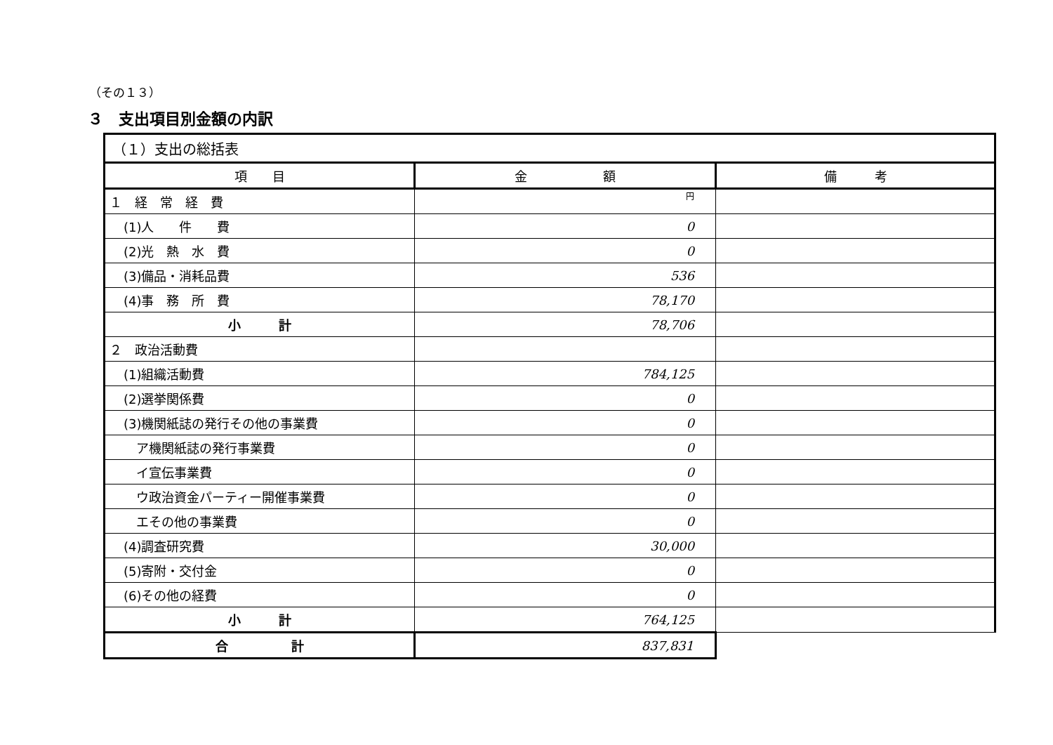（その１３）
３　支出項目別金額の内訳
| （１）支出の総括表 | | |
| 項 目 | 金 額 | 備 考 |
| １ 経 常 経 費 | 円 | |
| (1)人 件 費 | 0 | |
| (2)光 熱 水 費 | 0 | |
| (3)備品・消耗品費 | 536 | |
| (4)事 務 所 費 | 78,170 | |
| 小 計 | 78,706 | |
| ２ 政治活動費 | | |
| (1)組織活動費 | 784,125 | |
| (2)選挙関係費 | 0 | |
| (3)機関紙誌の発行その他の事業費 | 0 | |
| ア機関紙誌の発行事業費 | 0 | |
| イ宣伝事業費 | 0 | |
| ウ政治資金パーティー開催事業費 | 0 | |
| エその他の事業費 | 0 | |
| (4)調査研究費 | 30,000 | |
| (5)寄附・交付金 | 0 | |
| (6)その他の経費 | 0 | |
| 小 計 | 764,125 | |
| 合 計 | 837,831 | |